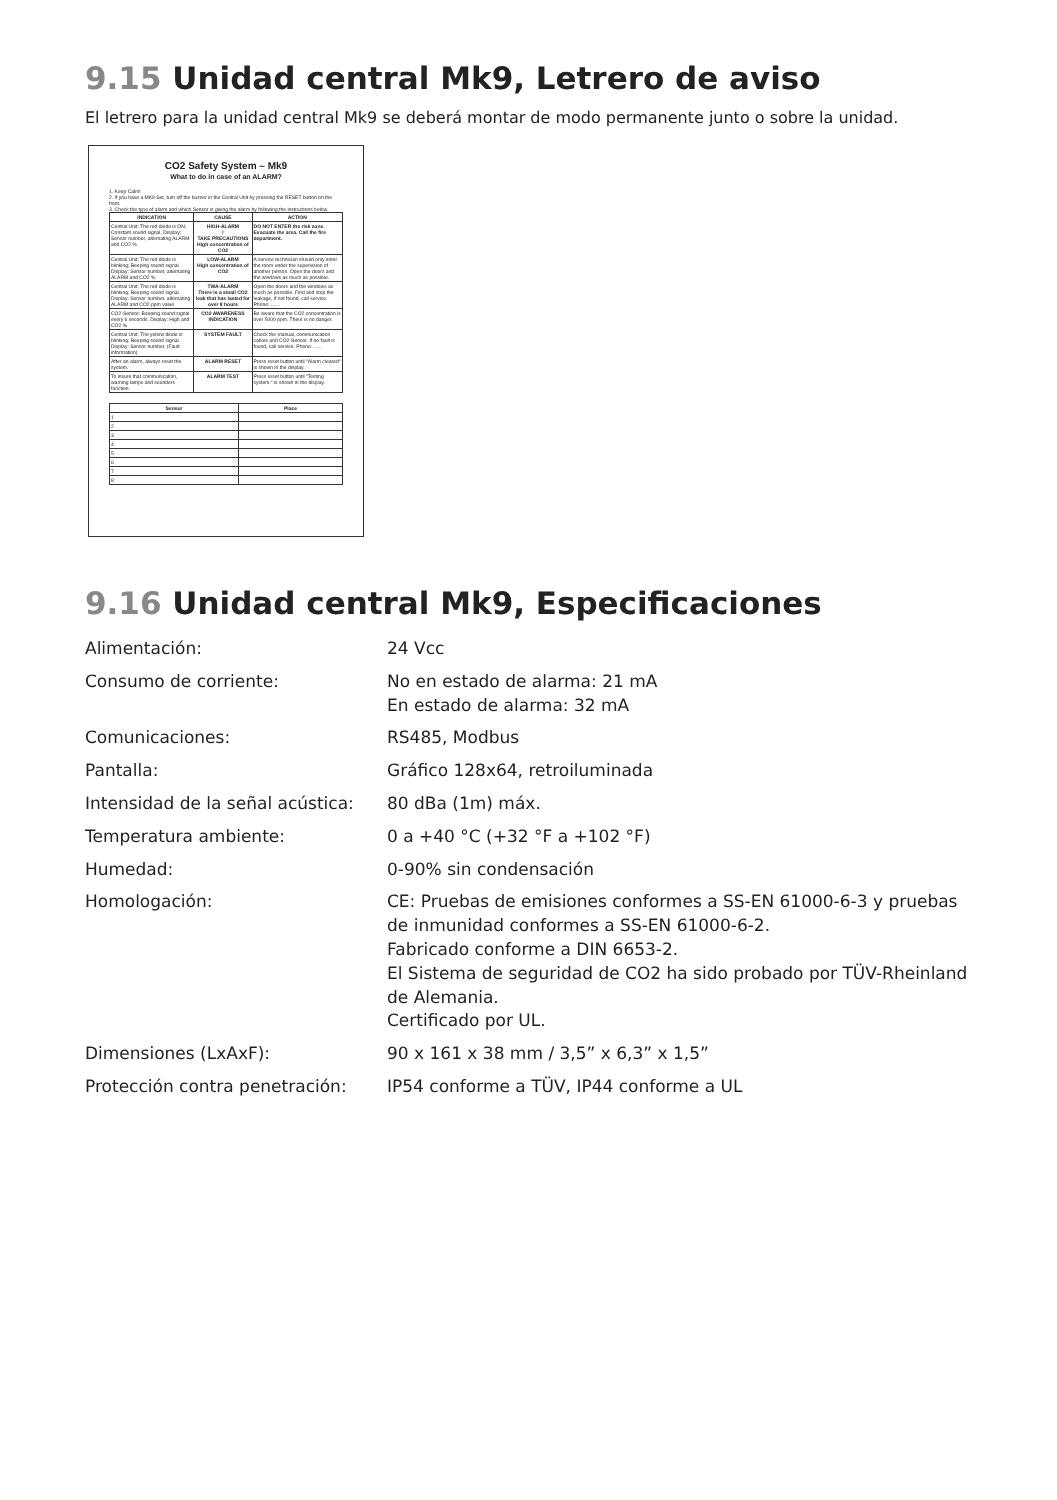9.15 Unidad central Mk9, Letrero de aviso
El letrero para la unidad central Mk9 se deberá montar de modo permanente junto o sobre la unidad.
CO2 Safety System – Mk9
What to do in case of an ALARM?
1. Keep Calm!
2. If you have a MK9 Set, turn off the buzzer in the Central Unit by pressing the RESET button on the front.
3. Check the type of alarm and which Sensor is giving the alarm by following the instructions below.
| INDICATION | CAUSE | ACTION |
| --- | --- | --- |
| Central Unit: The red diode is ON; Constant sound signal. Display: Sensor number, alternating ALARM and CO2 % | HIGH-ALARM ! TAKE PRECAUTIONS High concentration of CO2 | DO NOT ENTER the risk zone. Evacuate the area. Call the fire department. |
| Central Unit: The red diode is blinking; Beeping sound signal. Display: Sensor number, alternating ALARM and CO2 % | LOW-ALARM High concentration of CO2 | A service technician should only enter the room under the supervision of another person. Open the doors and the windows as much as possible. |
| Central Unit: The red diode is blinking; Beeping sound signal. Display: Sensor number, alternating ALARM and CO2 ppm value | TWA-ALARM There is a small CO2 leak that has lasted for over 8 hours | Open the doors and the windows as much as possible. Find and stop the leakage, if not found, call service. Phone: ...... |
| CO2-Sensor: Beeping sound signal every 6 seconds. Display: High and CO2 % | CO2 AWARENESS INDICATION | Be aware that the CO2 concentration is over 5000 ppm. There is no danger. |
| Central Unit: The yellow diode is blinking; Beeping sound signal. Display: Sensor number, (Fault information) | SYSTEM FAULT | Check the manual, communication cables and CO2-Sensor. If no fault is found, call service. Phone: ...... |
| After an alarm, always reset the system. | ALARM RESET | Press reset button until "Alarm cleared" is shown in the display. |
| To insure that communication, warning lamps and sounders function. | ALARM TEST | Press reset button until "Testing system." is shown in the display. |
| Sensor | Place |
| --- | --- |
| 1 | |
| 2 | |
| 3 | |
| 4 | |
| 5 | |
| 6 | |
| 7 | |
| 8 | |
9.16 Unidad central Mk9, Especificaciones
| Alimentación: | 24 Vcc |
| Consumo de corriente: | No en estado de alarma: 21 mA En estado de alarma: 32 mA |
| Comunicaciones: | RS485, Modbus |
| Pantalla: | Gráfico 128x64, retroiluminada |
| Intensidad de la señal acústica: | 80 dBa (1m) máx. |
| Temperatura ambiente: | 0 a +40 °C (+32 °F a +102 °F) |
| Humedad: | 0-90% sin condensación |
| Homologación: | CE: Pruebas de emisiones conformes a SS-EN 61000-6-3 y pruebas de inmunidad conformes a SS-EN 61000-6-2. Fabricado conforme a DIN 6653-2. El Sistema de seguridad de CO2 ha sido probado por TÜV-Rheinland de Alemania. Certificado por UL. |
| Dimensiones (LxAxF): | 90 x 161 x 38 mm / 3,5” x 6,3” x 1,5” |
| Protección contra penetración: | IP54 conforme a TÜV, IP44 conforme a UL |